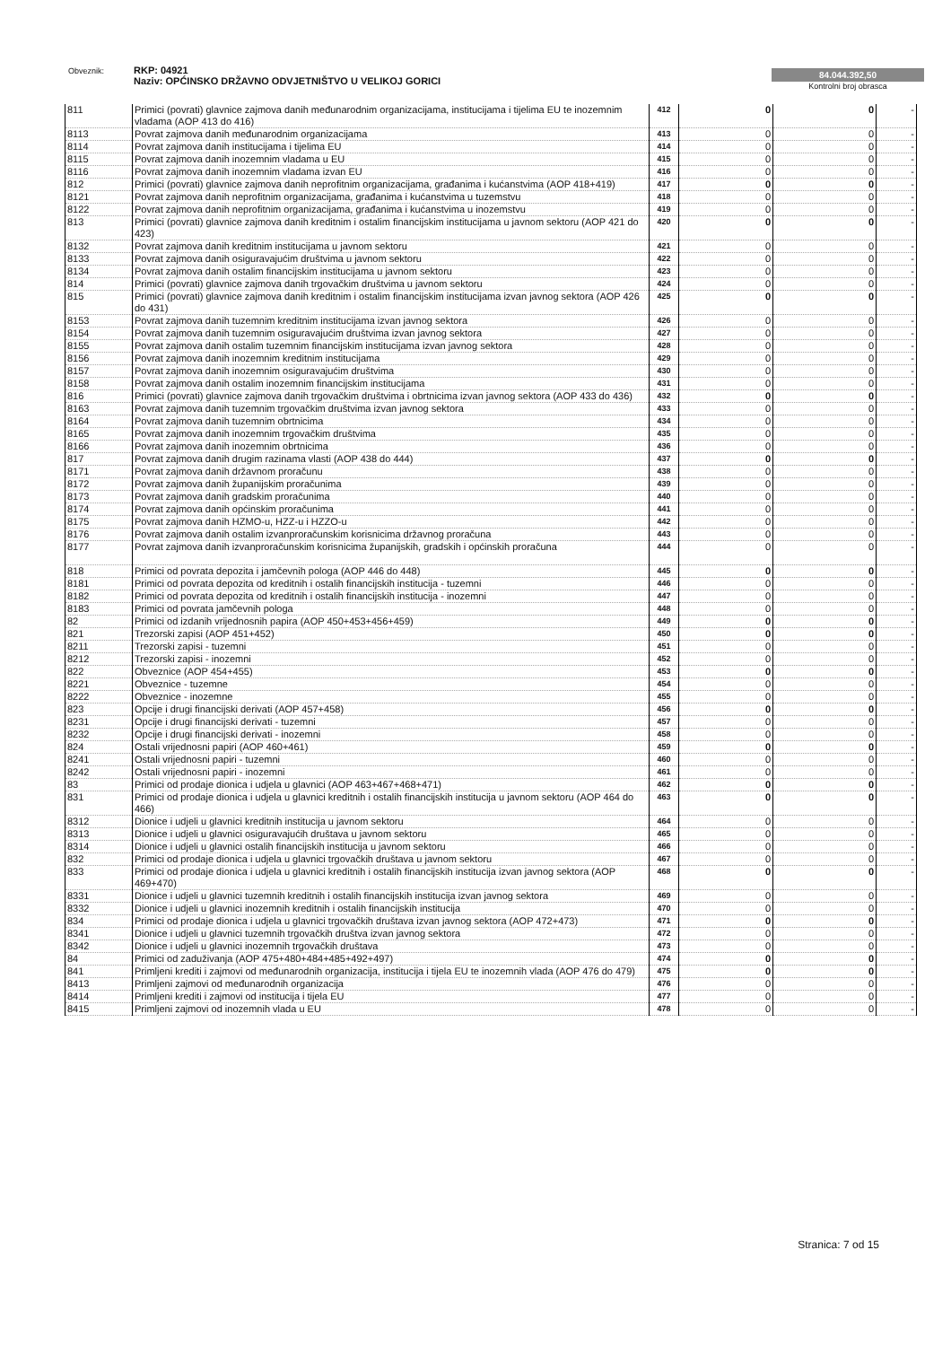Obveznik: RKP: 04921
Naziv: OPĆINSKO DRŽAVNO ODVJETNIŠTVO U VELIKOJ GORICI
84.044.392,50
Kontrolni broj obrasca
| 811 | Primici (povrati) glavnice zajmova danih međunarodnim organizacijama, institucijama i tijelima EU te inozemnim vladama (AOP 413 do 416) | 412 | 0 | 0 | - |
| 8113 | Povrat zajmova danih međunarodnim organizacijama | 413 | 0 | 0 | - |
| 8114 | Povrat zajmova danih institucijama i tijelima EU | 414 | 0 | 0 | - |
| 8115 | Povrat zajmova danih inozemnim vladama u EU | 415 | 0 | 0 | - |
| 8116 | Povrat zajmova danih inozemnim vladama izvan EU | 416 | 0 | 0 | - |
| 812 | Primici (povrati) glavnice zajmova danih neprofitnim organizacijama, građanima i kućanstvima (AOP 418+419) | 417 | 0 | 0 | - |
| 8121 | Povrat zajmova danih neprofitnim organizacijama, građanima i kućanstvima u tuzemstvu | 418 | 0 | 0 | - |
| 8122 | Povrat zajmova danih neprofitnim organizacijama, građanima i kućanstvima u inozemstvu | 419 | 0 | 0 | - |
| 813 | Primici (povrati) glavnice zajmova danih kreditnim i ostalim financijskim institucijama u javnom sektoru (AOP 421 do 423) | 420 | 0 | 0 | - |
| 8132 | Povrat zajmova danih kreditnim institucijama u javnom sektoru | 421 | 0 | 0 | - |
| 8133 | Povrat zajmova danih osiguravajućim društvima u javnom sektoru | 422 | 0 | 0 | - |
| 8134 | Povrat zajmova danih ostalim financijskim institucijama u javnom sektoru | 423 | 0 | 0 | - |
| 814 | Primici (povrati) glavnice zajmova danih trgovačkim društvima u javnom sektoru | 424 | 0 | 0 | - |
| 815 | Primici (povrati) glavnice zajmova danih kreditnim i ostalim financijskim institucijama izvan javnog sektora (AOP 426 do 431) | 425 | 0 | 0 | - |
| 8153 | Povrat zajmova danih tuzemnim kreditnim institucijama izvan javnog sektora | 426 | 0 | 0 | - |
| 8154 | Povrat zajmova danih tuzemnim osiguravajućim društvima izvan javnog sektora | 427 | 0 | 0 | - |
| 8155 | Povrat zajmova danih ostalim tuzemnim financijskim institucijama izvan javnog sektora | 428 | 0 | 0 | - |
| 8156 | Povrat zajmova danih inozemnim kreditnim institucijama | 429 | 0 | 0 | - |
| 8157 | Povrat zajmova danih inozemnim osiguravajućim društvima | 430 | 0 | 0 | - |
| 8158 | Povrat zajmova danih ostalim inozemnim financijskim institucijama | 431 | 0 | 0 | - |
| 816 | Primici (povrati) glavnice zajmova danih trgovačkim društvima i obrtnicima izvan javnog sektora (AOP 433 do 436) | 432 | 0 | 0 | - |
| 8163 | Povrat zajmova danih tuzemnim trgovačkim društvima izvan javnog sektora | 433 | 0 | 0 | - |
| 8164 | Povrat zajmova danih tuzemnim obrtnicima | 434 | 0 | 0 | - |
| 8165 | Povrat zajmova danih inozemnim trgovačkim društvima | 435 | 0 | 0 | - |
| 8166 | Povrat zajmova danih inozemnim obrtnicima | 436 | 0 | 0 | - |
| 817 | Povrat zajmova danih drugim razinama vlasti (AOP 438 do 444) | 437 | 0 | 0 | - |
| 8171 | Povrat zajmova danih državnom proračunu | 438 | 0 | 0 | - |
| 8172 | Povrat zajmova danih županijskim proračunima | 439 | 0 | 0 | - |
| 8173 | Povrat zajmova danih gradskim proračunima | 440 | 0 | 0 | - |
| 8174 | Povrat zajmova danih općinskim proračunima | 441 | 0 | 0 | - |
| 8175 | Povrat zajmova danih HZMO-u, HZZ-u i HZZO-u | 442 | 0 | 0 | - |
| 8176 | Povrat zajmova danih ostalim izvanproračunskim korisnicima državnog proračuna | 443 | 0 | 0 | - |
| 8177 | Povrat zajmova danih izvanproračunskim korisnicima županijskih, gradskih i općinskih proračuna | 444 | 0 | 0 | - |
| 818 | Primici od povrata depozita i jamčevnih pologa (AOP 446 do 448) | 445 | 0 | 0 | - |
| 8181 | Primici od povrata depozita od kreditnih i ostalih financijskih institucija - tuzemni | 446 | 0 | 0 | - |
| 8182 | Primici od povrata depozita od kreditnih i ostalih financijskih institucija - inozemni | 447 | 0 | 0 | - |
| 8183 | Primici od povrata jamčevnih pologa | 448 | 0 | 0 | - |
| 82 | Primici od izdanih vrijednosnih papira (AOP 450+453+456+459) | 449 | 0 | 0 | - |
| 821 | Trezorski zapisi (AOP 451+452) | 450 | 0 | 0 | - |
| 8211 | Trezorski zapisi - tuzemni | 451 | 0 | 0 | - |
| 8212 | Trezorski zapisi - inozemni | 452 | 0 | 0 | - |
| 822 | Obveznice (AOP 454+455) | 453 | 0 | 0 | - |
| 8221 | Obveznice - tuzemne | 454 | 0 | 0 | - |
| 8222 | Obveznice - inozemne | 455 | 0 | 0 | - |
| 823 | Opcije i drugi financijski derivati (AOP 457+458) | 456 | 0 | 0 | - |
| 8231 | Opcije i drugi financijski derivati - tuzemni | 457 | 0 | 0 | - |
| 8232 | Opcije i drugi financijski derivati - inozemni | 458 | 0 | 0 | - |
| 824 | Ostali vrijednosni papiri (AOP 460+461) | 459 | 0 | 0 | - |
| 8241 | Ostali vrijednosni papiri - tuzemni | 460 | 0 | 0 | - |
| 8242 | Ostali vrijednosni papiri - inozemni | 461 | 0 | 0 | - |
| 83 | Primici od prodaje dionica i udjela u glavnici (AOP 463+467+468+471) | 462 | 0 | 0 | - |
| 831 | Primici od prodaje dionica i udjela u glavnici kreditnih i ostalih financijskih institucija u javnom sektoru (AOP 464 do 466) | 463 | 0 | 0 | - |
| 8312 | Dionice i udjeli u glavnici kreditnih institucija u javnom sektoru | 464 | 0 | 0 | - |
| 8313 | Dionice i udjeli u glavnici osiguravajućih društava u javnom sektoru | 465 | 0 | 0 | - |
| 8314 | Dionice i udjeli u glavnici ostalih financijskih institucija u javnom sektoru | 466 | 0 | 0 | - |
| 832 | Primici od prodaje dionica i udjela u glavnici trgovačkih društava u javnom sektoru | 467 | 0 | 0 | - |
| 833 | Primici od prodaje dionica i udjela u glavnici kreditnih i ostalih financijskih institucija izvan javnog sektora (AOP 469+470) | 468 | 0 | 0 | - |
| 8331 | Dionice i udjeli u glavnici tuzemnih kreditnih i ostalih financijskih institucija izvan javnog sektora | 469 | 0 | 0 | - |
| 8332 | Dionice i udjeli u glavnici inozemnih kreditnih i ostalih financijskih institucija | 470 | 0 | 0 | - |
| 834 | Primici od prodaje dionica i udjela u glavnici trgovačkih društava izvan javnog sektora (AOP 472+473) | 471 | 0 | 0 | - |
| 8341 | Dionice i udjeli u glavnici tuzemnih trgovačkih društva izvan javnog sektora | 472 | 0 | 0 | - |
| 8342 | Dionice i udjeli u glavnici inozemnih trgovačkih društava | 473 | 0 | 0 | - |
| 84 | Primici od zaduživanja (AOP 475+480+484+485+492+497) | 474 | 0 | 0 | - |
| 841 | Primljeni krediti i zajmovi od međunarodnih organizacija, institucija i tijela EU te inozemnih vlada (AOP 476 do 479) | 475 | 0 | 0 | - |
| 8413 | Primljeni zajmovi od međunarodnih organizacija | 476 | 0 | 0 | - |
| 8414 | Primljeni krediti i zajmovi od institucija i tijela EU | 477 | 0 | 0 | - |
| 8415 | Primljeni zajmovi od inozemnih vlada u EU | 478 | 0 | 0 | - |
Stranica: 7 od 15